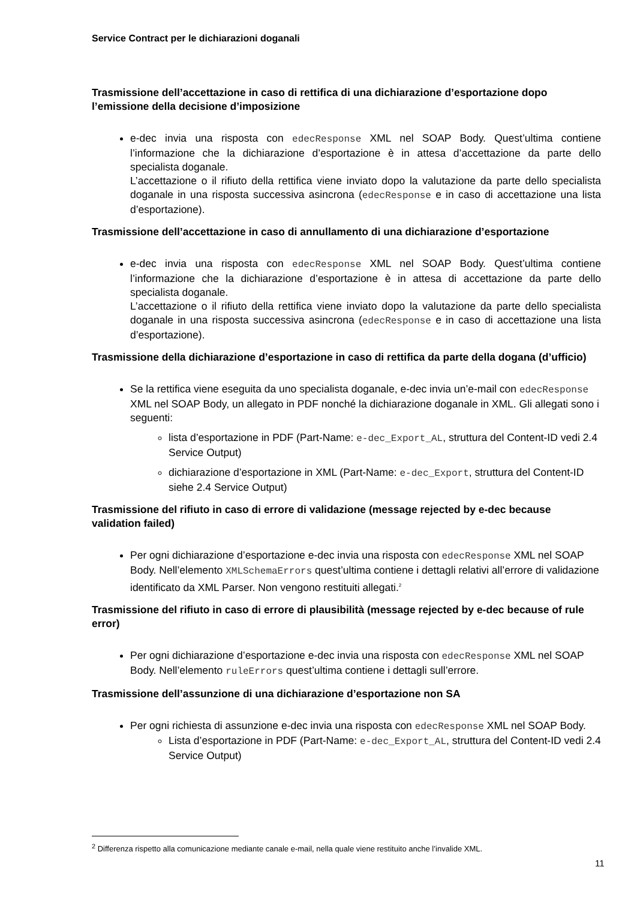Service Contract per le dichiarazioni doganali
Trasmissione dell’accettazione in caso di rettifica di una dichiarazione d’esportazione dopo l’emissione della decisione d’imposizione
e-dec invia una risposta con edecResponse XML nel SOAP Body. Quest’ultima contiene l’informazione che la dichiarazione d’esportazione è in attesa d’accettazione da parte dello specialista doganale.
L’accettazione o il rifiuto della rettifica viene inviato dopo la valutazione da parte dello specialista doganale in una risposta successiva asincrona (edecResponse e in caso di accettazione una lista d’esportazione).
Trasmissione dell’accettazione in caso di annullamento di una dichiarazione d’esportazione
e-dec invia una risposta con edecResponse XML nel SOAP Body. Quest’ultima contiene l’informazione che la dichiarazione d’esportazione è in attesa di accettazione da parte dello specialista doganale.
L’accettazione o il rifiuto della rettifica viene inviato dopo la valutazione da parte dello specialista doganale in una risposta successiva asincrona (edecResponse e in caso di accettazione una lista d’esportazione).
Trasmissione della dichiarazione d’esportazione in caso di rettifica da parte della dogana (d’ufficio)
Se la rettifica viene eseguita da uno specialista doganale, e-dec invia un’e-mail con edecResponse XML nel SOAP Body, un allegato in PDF nonché la dichiarazione doganale in XML. Gli allegati sono i seguenti:
lista d’esportazione in PDF (Part-Name: e-dec_Export_AL, struttura del Content-ID vedi 2.4 Service Output)
dichiarazione d’esportazione in XML (Part-Name: e-dec_Export, struttura del Content-ID siehe 2.4 Service Output)
Trasmissione del rifiuto in caso di errore di validazione (message rejected by e-dec because validation failed)
Per ogni dichiarazione d’esportazione e-dec invia una risposta con edecResponse XML nel SOAP Body. Nell’elemento XMLSchemaErrors quest’ultima contiene i dettagli relativi all’errore di validazione identificato da XML Parser. Non vengono restituiti allegati.<sup>2</sup>
Trasmissione del rifiuto in caso di errore di plausibilità (message rejected by e-dec because of rule error)
Per ogni dichiarazione d’esportazione e-dec invia una risposta con edecResponse XML nel SOAP Body. Nell’elemento ruleErrors quest’ultima contiene i dettagli sull’errore.
Trasmissione dell’assunzione di una dichiarazione d’esportazione non SA
Per ogni richiesta di assunzione e-dec invia una risposta con edecResponse XML nel SOAP Body.
Lista d’esportazione in PDF (Part-Name: e-dec_Export_AL, struttura del Content-ID vedi 2.4 Service Output)
<sup>2</sup> Differenza rispetto alla comunicazione mediante canale e-mail, nella quale viene restituito anche l’invalide XML.
11